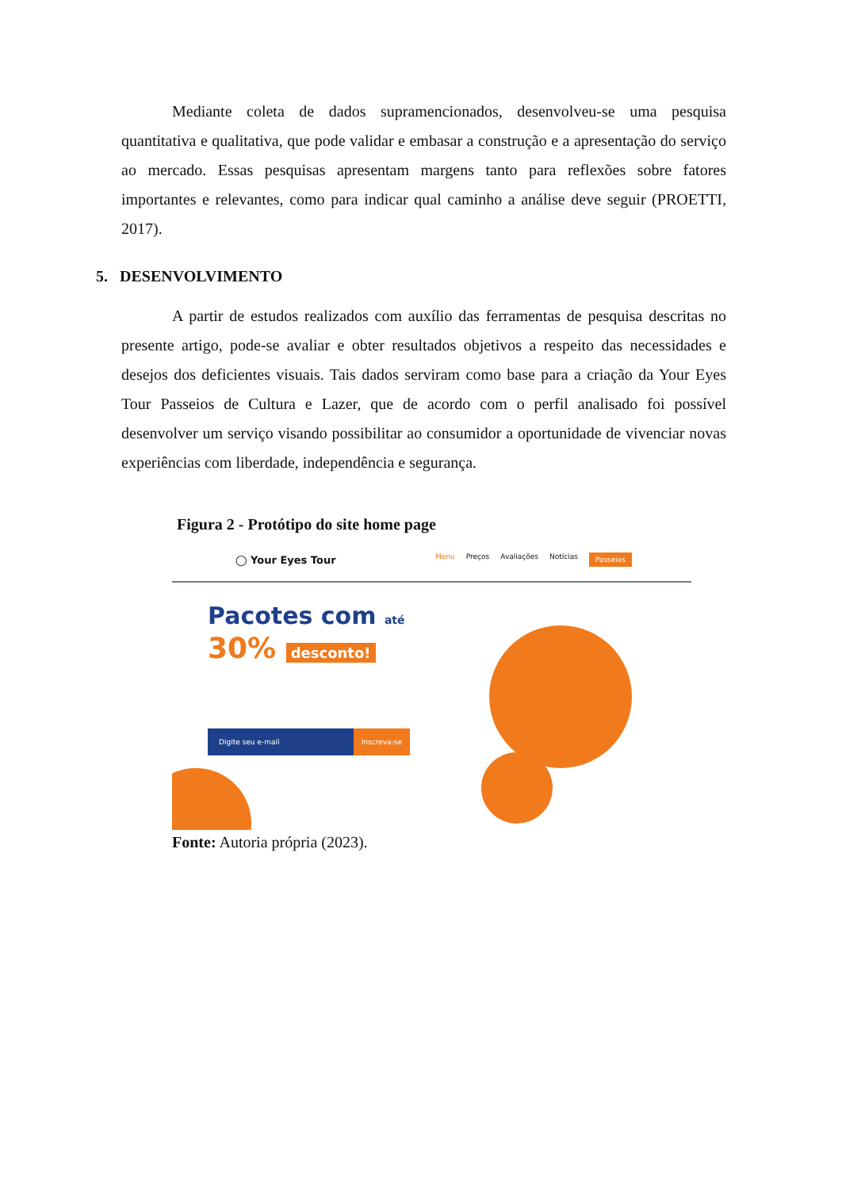Mediante coleta de dados supramencionados, desenvolveu-se uma pesquisa quantitativa e qualitativa, que pode validar e embasar a construção e a apresentação do serviço ao mercado. Essas pesquisas apresentam margens tanto para reflexões sobre fatores importantes e relevantes, como para indicar qual caminho a análise deve seguir (PROETTI, 2017).
5. DESENVOLVIMENTO
A partir de estudos realizados com auxílio das ferramentas de pesquisa descritas no presente artigo, pode-se avaliar e obter resultados objetivos a respeito das necessidades e desejos dos deficientes visuais. Tais dados serviram como base para a criação da Your Eyes Tour Passeios de Cultura e Lazer, que de acordo com o perfil analisado foi possível desenvolver um serviço visando possibilitar ao consumidor a oportunidade de vivenciar novas experiências com liberdade, independência e segurança.
Figura 2 - Protótipo do site home page
◯ Your Eyes Tour
Menu Preços Avaliações Notícias Passeios
Pacotes com até
30% desconto!
Digite seu e-mail Inscreva-se
Fonte: Autoria própria (2023).